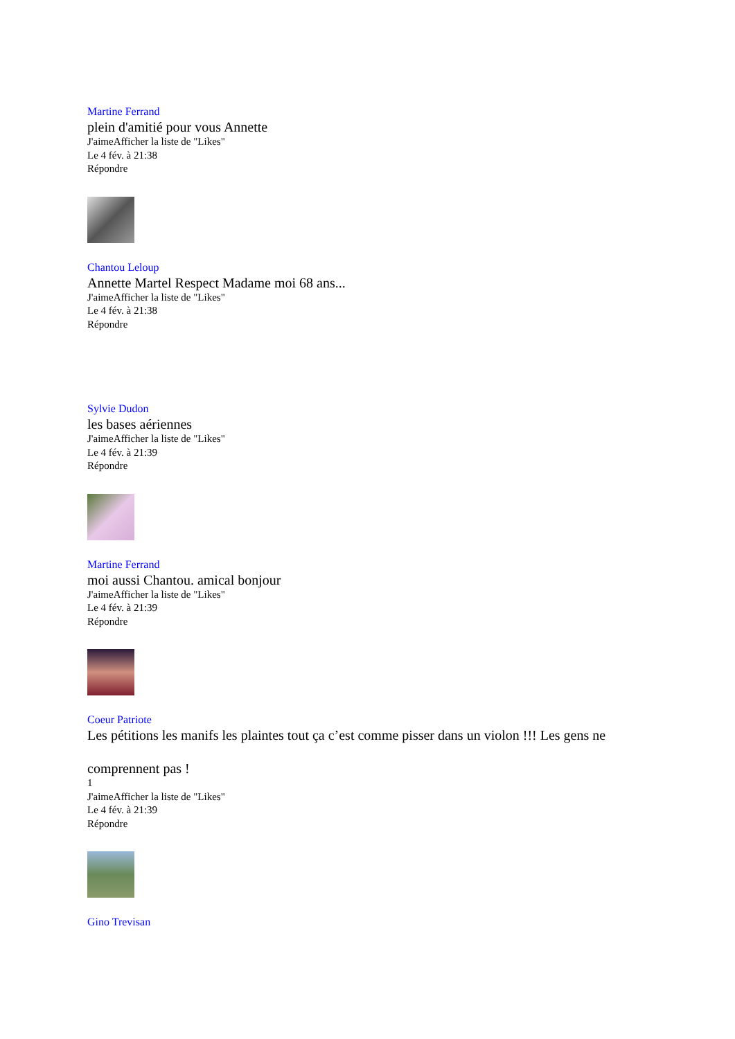Martine Ferrand
plein d'amitié pour vous Annette
J'aimeAfficher la liste de "Likes"
Le 4 fév. à 21:38
Répondre
Chantou Leloup
Annette Martel Respect Madame moi 68 ans...
J'aimeAfficher la liste de "Likes"
Le 4 fév. à 21:38
Répondre
Sylvie Dudon
les bases aériennes
J'aimeAfficher la liste de "Likes"
Le 4 fév. à 21:39
Répondre
Martine Ferrand
moi aussi Chantou. amical bonjour
J'aimeAfficher la liste de "Likes"
Le 4 fév. à 21:39
Répondre
Coeur Patriote
Les pétitions les manifs les plaintes tout ça c’est comme pisser dans un violon !!! Les gens ne
comprennent pas !
1
J'aimeAfficher la liste de "Likes"
Le 4 fév. à 21:39
Répondre
Gino Trevisan